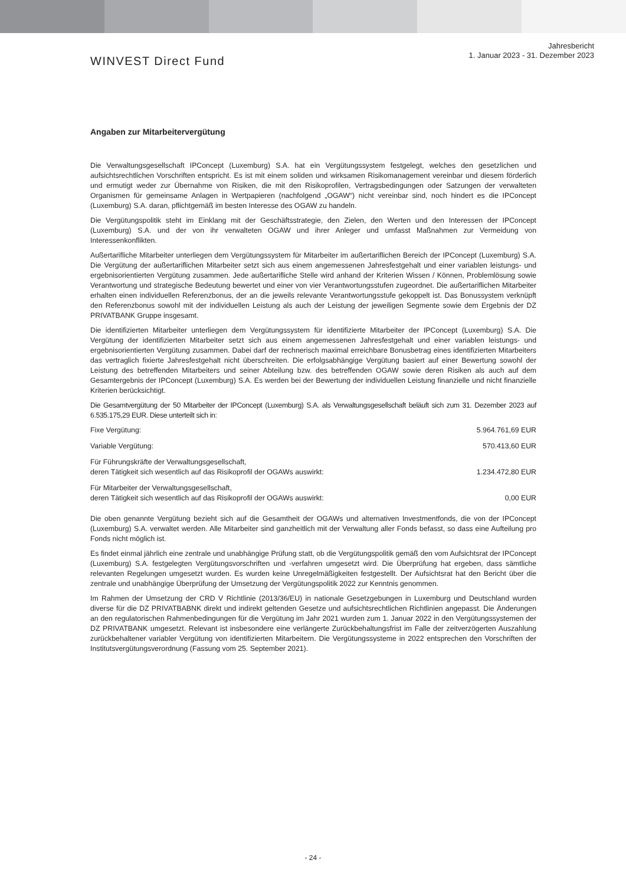WINVEST Direct Fund
Jahresbericht
1. Januar 2023 - 31. Dezember 2023
Angaben zur Mitarbeitervergütung
Die Verwaltungsgesellschaft IPConcept (Luxemburg) S.A. hat ein Vergütungssystem festgelegt, welches den gesetzlichen und aufsichtsrechtlichen Vorschriften entspricht. Es ist mit einem soliden und wirksamen Risikomanagement vereinbar und diesem förderlich und ermutigt weder zur Übernahme von Risiken, die mit den Risikoprofilen, Vertragsbedingungen oder Satzungen der verwalteten Organismen für gemeinsame Anlagen in Wertpapieren (nachfolgend „OGAW“) nicht vereinbar sind, noch hindert es die IPConcept (Luxemburg) S.A. daran, pflichtgemäß im besten Interesse des OGAW zu handeln.
Die Vergütungspolitik steht im Einklang mit der Geschäftsstrategie, den Zielen, den Werten und den Interessen der IPConcept (Luxemburg) S.A. und der von ihr verwalteten OGAW und ihrer Anleger und umfasst Maßnahmen zur Vermeidung von Interessenkonflikten.
Außertarifliche Mitarbeiter unterliegen dem Vergütungssystem für Mitarbeiter im außertariflichen Bereich der IPConcept (Luxemburg) S.A. Die Vergütung der außertariflichen Mitarbeiter setzt sich aus einem angemessenen Jahresfestgehalt und einer variablen leistungs- und ergebnisorientierten Vergütung zusammen. Jede außertarifliche Stelle wird anhand der Kriterien Wissen / Können, Problemlösung sowie Verantwortung und strategische Bedeutung bewertet und einer von vier Verantwortungsstufen zugeordnet. Die außertariflichen Mitarbeiter erhalten einen individuellen Referenzbonus, der an die jeweils relevante Verantwortungsstufe gekoppelt ist. Das Bonussystem verknüpft den Referenzbonus sowohl mit der individuellen Leistung als auch der Leistung der jeweiligen Segmente sowie dem Ergebnis der DZ PRIVATBANK Gruppe insgesamt.
Die identifizierten Mitarbeiter unterliegen dem Vergütungssystem für identifizierte Mitarbeiter der IPConcept (Luxemburg) S.A. Die Vergütung der identifizierten Mitarbeiter setzt sich aus einem angemessenen Jahresfestgehalt und einer variablen leistungs- und ergebnisorientierten Vergütung zusammen. Dabei darf der rechnerisch maximal erreichbare Bonusbetrag eines identifizierten Mitarbeiters das vertraglich fixierte Jahresfestgehalt nicht überschreiten. Die erfolgsabhängige Vergütung basiert auf einer Bewertung sowohl der Leistung des betreffenden Mitarbeiters und seiner Abteilung bzw. des betreffenden OGAW sowie deren Risiken als auch auf dem Gesamtergebnis der IPConcept (Luxemburg) S.A. Es werden bei der Bewertung der individuellen Leistung finanzielle und nicht finanzielle Kriterien berücksichtigt.
Die Gesamtvergütung der 50 Mitarbeiter der IPConcept (Luxemburg) S.A. als Verwaltungsgesellschaft beläuft sich zum 31. Dezember 2023 auf 6.535.175,29 EUR. Diese unterteilt sich in:
| Fixe Vergütung: | 5.964.761,69 EUR |
| Variable Vergütung: | 570.413,60 EUR |
| Für Führungskräfte der Verwaltungsgesellschaft, deren Tätigkeit sich wesentlich auf das Risikoprofil der OGAWs auswirkt: | 1.234.472,80 EUR |
| Für Mitarbeiter der Verwaltungsgesellschaft, deren Tätigkeit sich wesentlich auf das Risikoprofil der OGAWs auswirkt: | 0,00 EUR |
Die oben genannte Vergütung bezieht sich auf die Gesamtheit der OGAWs und alternativen Investmentfonds, die von der IPConcept (Luxemburg) S.A. verwaltet werden. Alle Mitarbeiter sind ganzheitlich mit der Verwaltung aller Fonds befasst, so dass eine Aufteilung pro Fonds nicht möglich ist.
Es findet einmal jährlich eine zentrale und unabhängige Prüfung statt, ob die Vergütungspolitik gemäß den vom Aufsichtsrat der IPConcept (Luxemburg) S.A. festgelegten Vergütungsvorschriften und -verfahren umgesetzt wird. Die Überprüfung hat ergeben, dass sämtliche relevanten Regelungen umgesetzt wurden. Es wurden keine Unregelmäßigkeiten festgestellt. Der Aufsichtsrat hat den Bericht über die zentrale und unabhängige Überprüfung der Umsetzung der Vergütungspolitik 2022 zur Kenntnis genommen.
Im Rahmen der Umsetzung der CRD V Richtlinie (2013/36/EU) in nationale Gesetzgebungen in Luxemburg und Deutschland wurden diverse für die DZ PRIVATBABNK direkt und indirekt geltenden Gesetze und aufsichtsrechtlichen Richtlinien angepasst. Die Änderungen an den regulatorischen Rahmenbedingungen für die Vergütung im Jahr 2021 wurden zum 1. Januar 2022 in den Vergütungssystemen der DZ PRIVATBANK umgesetzt. Relevant ist insbesondere eine verlängerte Zurückbehaltungsfrist im Falle der zeitverzögerten Auszahlung zurückbehaltener variabler Vergütung von identifizierten Mitarbeitern. Die Vergütungssysteme in 2022 entsprechen den Vorschriften der Institutsvergütungsverordnung (Fassung vom 25. September 2021).
- 24 -